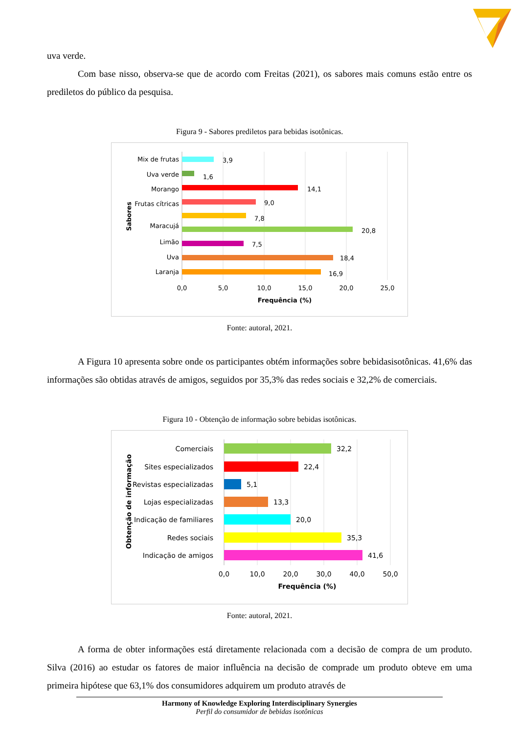uva verde.
Com base nisso, observa-se que de acordo com Freitas (2021), os sabores mais comuns estão entre os prediletos do público da pesquisa.
Figura 9 - Sabores prediletos para bebidas isotônicas.
Mix de frutas
Uva verde
Morango
Frutas cítricas
Maracujá
Limão
Uva
Laranja
3,9
1,6
14,1
9,0
7,8
20,8
7,5
18,4
16,9
0,0
5,0
10,0
15,0
20,0
25,0
Frequência (%)
Sabores
Fonte: autoral, 2021.
A Figura 10 apresenta sobre onde os participantes obtém informações sobre bebidasisotônicas. 41,6% das informações são obtidas através de amigos, seguidos por 35,3% das redes sociais e 32,2% de comerciais.
Figura 10 - Obtenção de informação sobre bebidas isotônicas.
Comerciais
Sites especializados
Revistas especializadas
Lojas especializadas
Indicação de familiares
Redes sociais
Indicação de amigos
32,2
22,4
5,1
13,3
20,0
35,3
41,6
0,0
10,0
20,0
30,0
40,0
50,0
Frequência (%)
Obtenção de informação
Fonte: autoral, 2021.
A forma de obter informações está diretamente relacionada com a decisão de compra de um produto. Silva (2016) ao estudar os fatores de maior influência na decisão de comprade um produto obteve em uma primeira hipótese que 63,1% dos consumidores adquirem um produto através de
Harmony of Knowledge Exploring Interdisciplinary Synergies
Perfil do consumidor de bebidas isotônicas